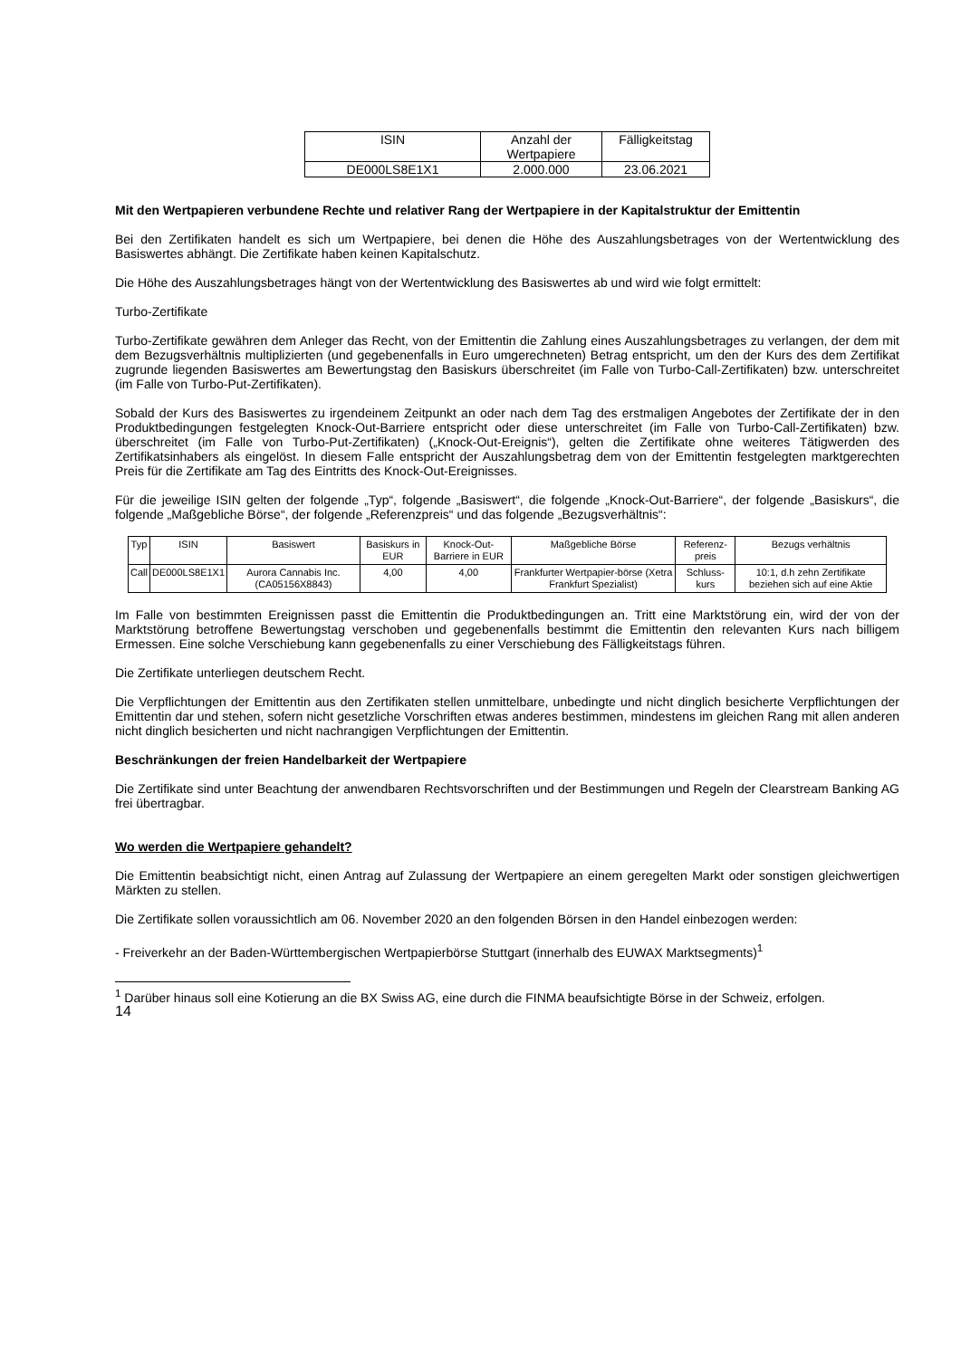| ISIN | Anzahl der Wertpapiere | Fälligkeitstag |
| --- | --- | --- |
| DE000LS8E1X1 | 2.000.000 | 23.06.2021 |
Mit den Wertpapieren verbundene Rechte und relativer Rang der Wertpapiere in der Kapitalstruktur der Emittentin
Bei den Zertifikaten handelt es sich um Wertpapiere, bei denen die Höhe des Auszahlungsbetrages von der Wertentwicklung des Basiswertes abhängt. Die Zertifikate haben keinen Kapitalschutz.
Die Höhe des Auszahlungsbetrages hängt von der Wertentwicklung des Basiswertes ab und wird wie folgt ermittelt:
Turbo-Zertifikate
Turbo-Zertifikate gewähren dem Anleger das Recht, von der Emittentin die Zahlung eines Auszahlungsbetrages zu verlangen, der dem mit dem Bezugsverhältnis multiplizierten (und gegebenenfalls in Euro umgerechneten) Betrag entspricht, um den der Kurs des dem Zertifikat zugrunde liegenden Basiswertes am Bewertungstag den Basiskurs überschreitet (im Falle von Turbo-Call-Zertifikaten) bzw. unterschreitet (im Falle von Turbo-Put-Zertifikaten).
Sobald der Kurs des Basiswertes zu irgendeinem Zeitpunkt an oder nach dem Tag des erstmaligen Angebotes der Zertifikate der in den Produktbedingungen festgelegten Knock-Out-Barriere entspricht oder diese unterschreitet (im Falle von Turbo-Call-Zertifikaten) bzw. überschreitet (im Falle von Turbo-Put-Zertifikaten) („Knock-Out-Ereignis“), gelten die Zertifikate ohne weiteres Tätigwerden des Zertifikatsinhabers als eingelöst. In diesem Falle entspricht der Auszahlungsbetrag dem von der Emittentin festgelegten marktgerechten Preis für die Zertifikate am Tag des Eintritts des Knock-Out-Ereignisses.
Für die jeweilige ISIN gelten der folgende „Typ“, folgende „Basiswert“, die folgende „Knock-Out-Barriere“, der folgende „Basiskurs“, die folgende „Maßgebliche Börse“, der folgende „Referenzpreis“ und das folgende „Bezugsverhältnis“:
| Typ | ISIN | Basiswert | Basiskurs in EUR | Knock-Out-Barriere in EUR | Maßgebliche Börse | Referenz-preis | Bezugs verhältnis |
| --- | --- | --- | --- | --- | --- | --- | --- |
| Call | DE000LS8E1X1 | Aurora Cannabis Inc. (CA05156X8843) | 4,00 | 4,00 | Frankfurter Wertpapier-börse (Xetra Frankfurt Spezialist) | Schluss-kurs | 10:1, d.h zehn Zertifikate beziehen sich auf eine Aktie |
Im Falle von bestimmten Ereignissen passt die Emittentin die Produktbedingungen an. Tritt eine Marktstörung ein, wird der von der Marktstörung betroffene Bewertungstag verschoben und gegebenenfalls bestimmt die Emittentin den relevanten Kurs nach billigem Ermessen. Eine solche Verschiebung kann gegebenenfalls zu einer Verschiebung des Fälligkeitstags führen.
Die Zertifikate unterliegen deutschem Recht.
Die Verpflichtungen der Emittentin aus den Zertifikaten stellen unmittelbare, unbedingte und nicht dinglich besicherte Verpflichtungen der Emittentin dar und stehen, sofern nicht gesetzliche Vorschriften etwas anderes bestimmen, mindestens im gleichen Rang mit allen anderen nicht dinglich besicherten und nicht nachrangigen Verpflichtungen der Emittentin.
Beschränkungen der freien Handelbarkeit der Wertpapiere
Die Zertifikate sind unter Beachtung der anwendbaren Rechtsvorschriften und der Bestimmungen und Regeln der Clearstream Banking AG frei übertragbar.
Wo werden die Wertpapiere gehandelt?
Die Emittentin beabsichtigt nicht, einen Antrag auf Zulassung der Wertpapiere an einem geregelten Markt oder sonstigen gleichwertigen Märkten zu stellen.
Die Zertifikate sollen voraussichtlich am 06. November 2020 an den folgenden Börsen in den Handel einbezogen werden:
- Freiverkehr an der Baden-Württembergischen Wertpapierbörse Stuttgart (innerhalb des EUWAX Marktsegments)<sup>1</sup>
<sup>1</sup> Darüber hinaus soll eine Kotierung an die BX Swiss AG, eine durch die FINMA beaufsichtigte Börse in der Schweiz, erfolgen.
14